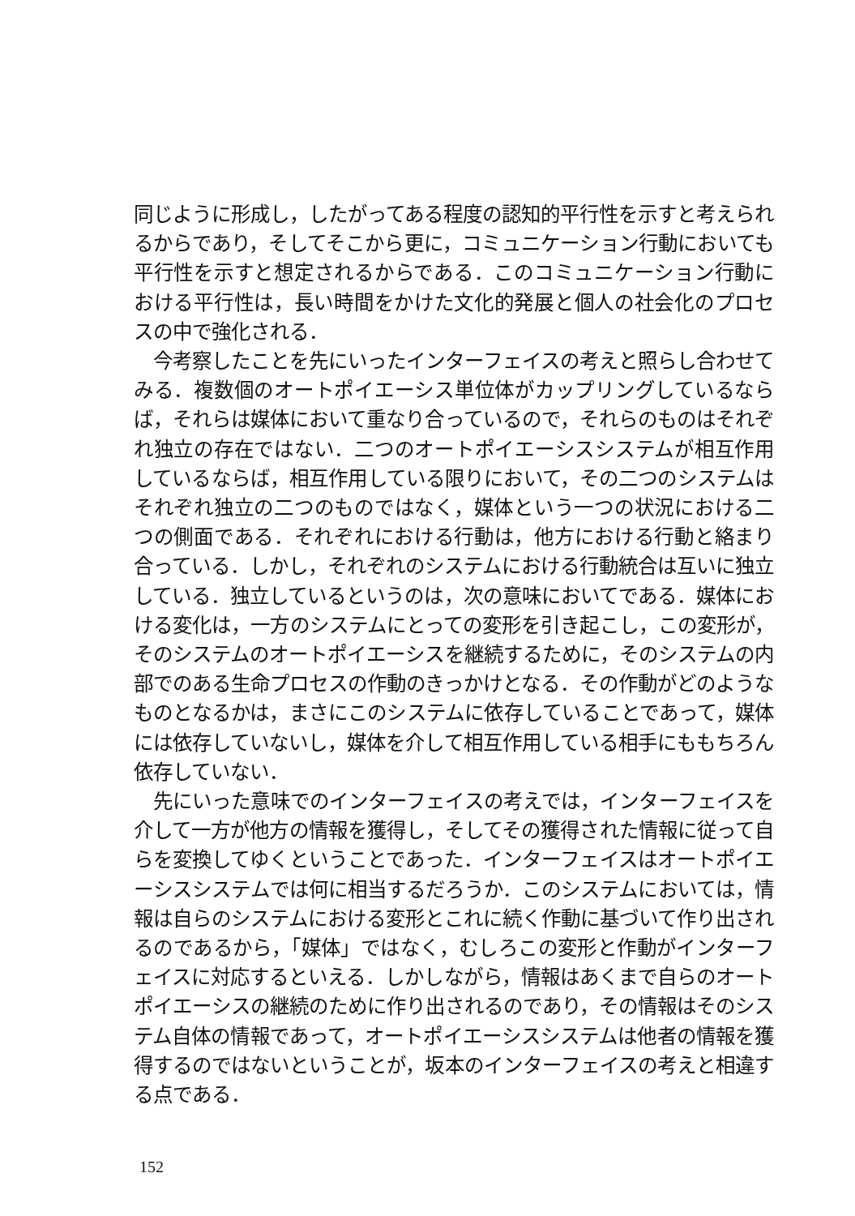同じように形成し，したがってある程度の認知的平行性を示すと考えられるからであり，そしてそこから更に，コミュニケーション行動においても平行性を示すと想定されるからである．このコミュニケーション行動における平行性は，長い時間をかけた文化的発展と個人の社会化のプロセスの中で強化される．
今考察したことを先にいったインターフェイスの考えと照らし合わせてみる．複数個のオートポイエーシス単位体がカップリングしているならば，それらは媒体において重なり合っているので，それらのものはそれぞれ独立の存在ではない．二つのオートポイエーシスシステムが相互作用しているならば，相互作用している限りにおいて，その二つのシステムはそれぞれ独立の二つのものではなく，媒体という一つの状況における二つの側面である．それぞれにおける行動は，他方における行動と絡まり合っている．しかし，それぞれのシステムにおける行動統合は互いに独立している．独立しているというのは，次の意味においてである．媒体における変化は，一方のシステムにとっての変形を引き起こし，この変形が，そのシステムのオートポイエーシスを継続するために，そのシステムの内部でのある生命プロセスの作動のきっかけとなる．その作動がどのようなものとなるかは，まさにこのシステムに依存していることであって，媒体には依存していないし，媒体を介して相互作用している相手にももちろん依存していない．
先にいった意味でのインターフェイスの考えでは，インターフェイスを介して一方が他方の情報を獲得し，そしてその獲得された情報に従って自らを変換してゆくということであった．インターフェイスはオートポイエーシスシステムでは何に相当するだろうか．このシステムにおいては，情報は自らのシステムにおける変形とこれに続く作動に基づいて作り出されるのであるから，「媒体」ではなく，むしろこの変形と作動がインターフェイスに対応するといえる．しかしながら，情報はあくまで自らのオートポイエーシスの継続のために作り出されるのであり，その情報はそのシステム自体の情報であって，オートポイエーシスシステムは他者の情報を獲得するのではないということが，坂本のインターフェイスの考えと相違する点である．
152